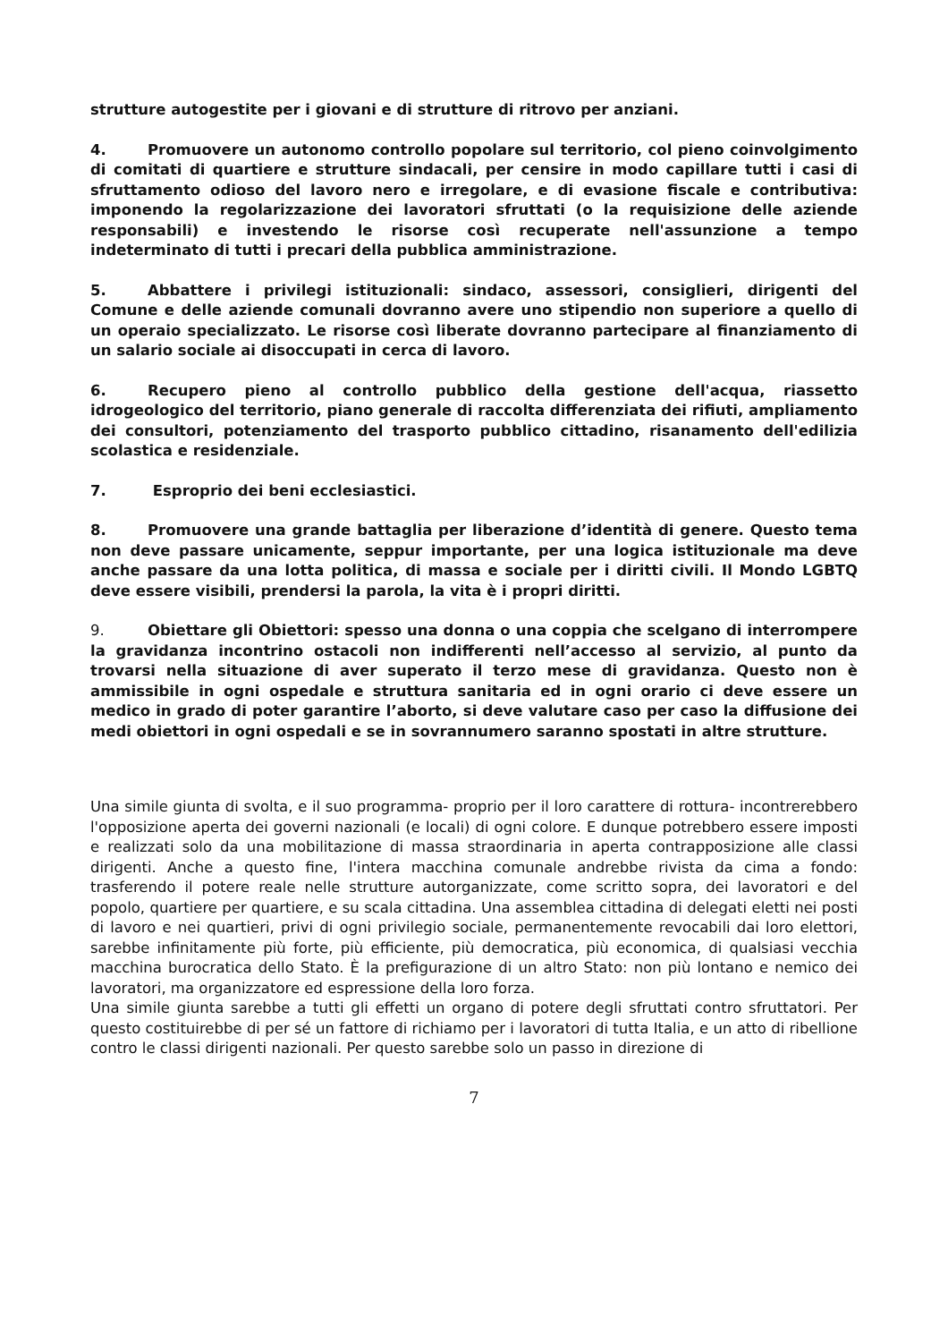strutture autogestite per i giovani e di strutture di ritrovo per anziani.
4. Promuovere un autonomo controllo popolare sul territorio, col pieno coinvolgimento di comitati di quartiere e strutture sindacali, per censire in modo capillare tutti i casi di sfruttamento odioso del lavoro nero e irregolare, e di evasione fiscale e contributiva: imponendo la regolarizzazione dei lavoratori sfruttati (o la requisizione delle aziende responsabili) e investendo le risorse così recuperate nell'assunzione a tempo indeterminato di tutti i precari della pubblica amministrazione.
5. Abbattere i privilegi istituzionali: sindaco, assessori, consiglieri, dirigenti del Comune e delle aziende comunali dovranno avere uno stipendio non superiore a quello di un operaio specializzato. Le risorse così liberate dovranno partecipare al finanziamento di un salario sociale ai disoccupati in cerca di lavoro.
6. Recupero pieno al controllo pubblico della gestione dell'acqua, riassetto idrogeologico del territorio, piano generale di raccolta differenziata dei rifiuti, ampliamento dei consultori, potenziamento del trasporto pubblico cittadino, risanamento dell'edilizia scolastica e residenziale.
7. Esproprio dei beni ecclesiastici.
8. Promuovere una grande battaglia per liberazione d’identità di genere. Questo tema non deve passare unicamente, seppur importante, per una logica istituzionale ma deve anche passare da una lotta politica, di massa e sociale per i diritti civili. Il Mondo LGBTQ deve essere visibili, prendersi la parola, la vita è i propri diritti.
9. Obiettare gli Obiettori: spesso una donna o una coppia che scelgano di interrompere la gravidanza incontrino ostacoli non indifferenti nell’accesso al servizio, al punto da trovarsi nella situazione di aver superato il terzo mese di gravidanza. Questo non è ammissibile in ogni ospedale e struttura sanitaria ed in ogni orario ci deve essere un medico in grado di poter garantire l’aborto, si deve valutare caso per caso la diffusione dei medi obiettori in ogni ospedali e se in sovrannumero saranno spostati in altre strutture.
Una simile giunta di svolta, e il suo programma- proprio per il loro carattere di rottura- incontrerebbero l'opposizione aperta dei governi nazionali (e locali) di ogni colore. E dunque potrebbero essere imposti e realizzati solo da una mobilitazione di massa straordinaria in aperta contrapposizione alle classi dirigenti. Anche a questo fine, l'intera macchina comunale andrebbe rivista da cima a fondo: trasferendo il potere reale nelle strutture autorganizzate, come scritto sopra, dei lavoratori e del popolo, quartiere per quartiere, e su scala cittadina. Una assemblea cittadina di delegati eletti nei posti di lavoro e nei quartieri, privi di ogni privilegio sociale, permanentemente revocabili dai loro elettori, sarebbe infinitamente più forte, più efficiente, più democratica, più economica, di qualsiasi vecchia macchina burocratica dello Stato. È la prefigurazione di un altro Stato: non più lontano e nemico dei lavoratori, ma organizzatore ed espressione della loro forza.
Una simile giunta sarebbe a tutti gli effetti un organo di potere degli sfruttati contro sfruttatori. Per questo costituirebbe di per sé un fattore di richiamo per i lavoratori di tutta Italia, e un atto di ribellione contro le classi dirigenti nazionali. Per questo sarebbe solo un passo in direzione di
7